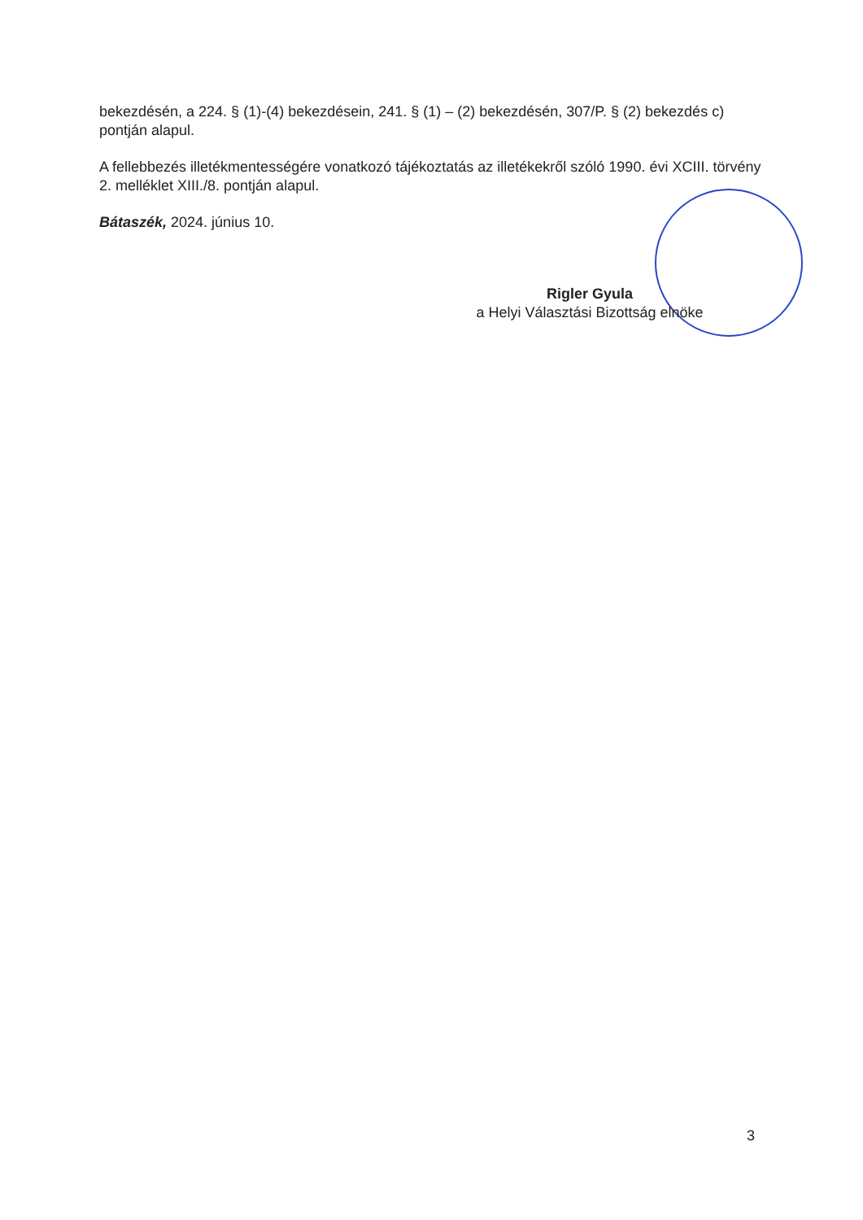bekezdésén, a 224. § (1)-(4) bekezdésein, 241. § (1) – (2) bekezdésén, 307/P. § (2) bekezdés c) pontján alapul.
A fellebbezés illetékmentességére vonatkozó tájékoztatás az illetékekről szóló 1990. évi XCIII. törvény 2. melléklet XIII./8. pontján alapul.
Bátaszék, 2024. június 10.
Rigler Gyula
a Helyi Választási Bizottság elnöke
3